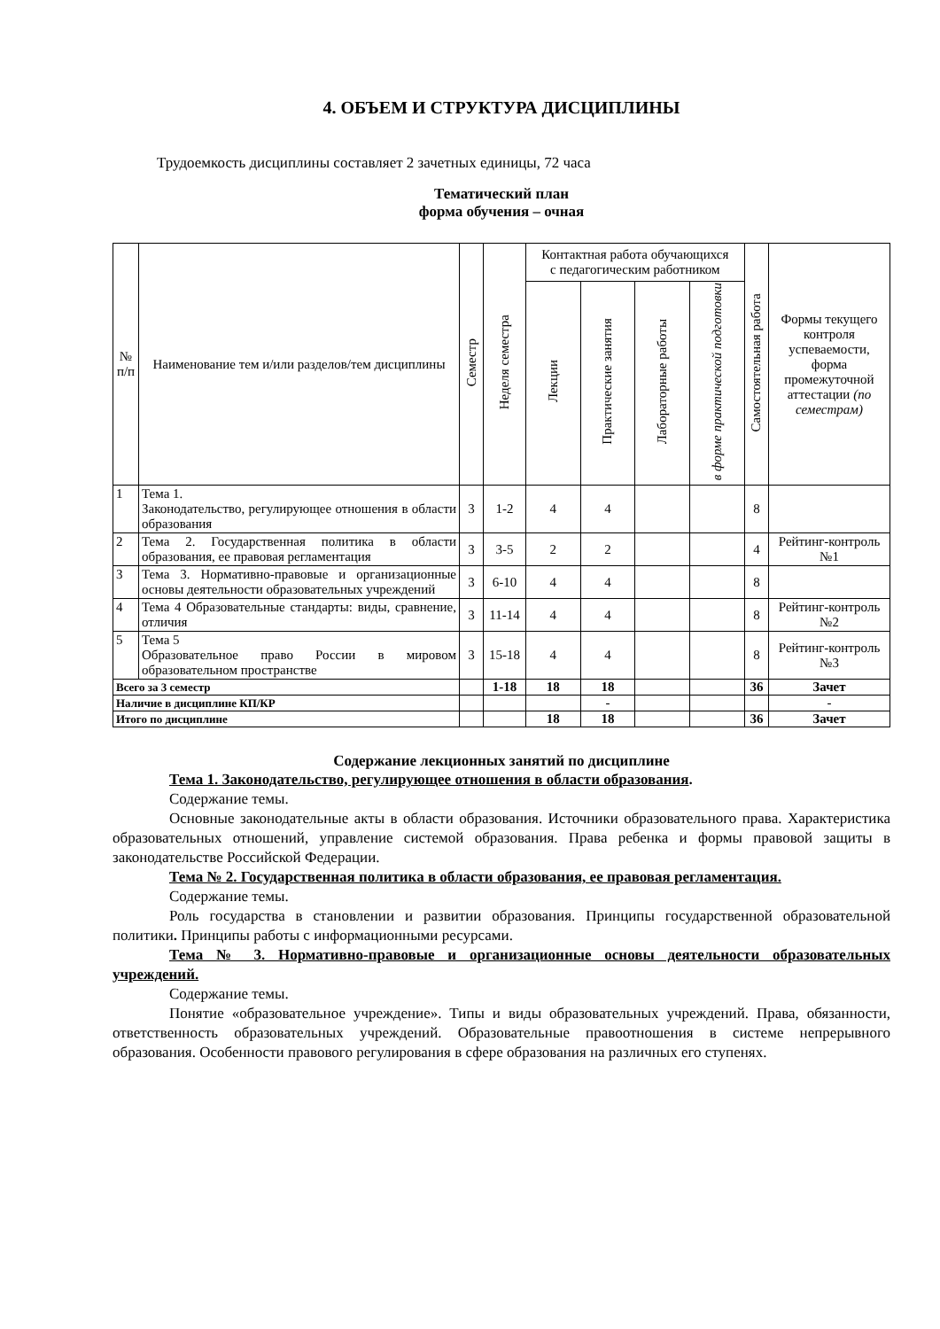4. ОБЪЕМ И СТРУКТУРА ДИСЦИПЛИНЫ
Трудоемкость дисциплины составляет 2 зачетных единицы, 72 часа
Тематический план
форма обучения – очная
| № п/п | Наименование тем и/или разделов/тем дисциплины | Семестр | Неделя семестра | Контактная работа обучающихся с педагогическим работником | | | | Самостоятельная работа | Формы текущего контроля успеваемости, форма промежуточной аттестации (по семестрам) |
| --- | --- | --- | --- | --- | --- | --- | --- | --- | --- |
| | | | | Лекции | Практические занятия | Лабораторные работы | в форме практической подготовки | | |
| 1 | Тема 1. Законодательство, регулирующее отношения в области образования | 3 | 1-2 | 4 | 4 | | | 8 | |
| 2 | Тема 2. Государственная политика в области образования, ее правовая регламентация | 3 | 3-5 | 2 | 2 | | | 4 | Рейтинг-контроль №1 |
| 3 | Тема 3. Нормативно-правовые и организационные основы деятельности образовательных учреждений | 3 | 6-10 | 4 | 4 | | | 8 | |
| 4 | Тема 4 Образовательные стандарты: виды, сравнение, отличия | 3 | 11-14 | 4 | 4 | | | 8 | Рейтинг-контроль №2 |
| 5 | Тема 5 Образовательное право России в мировом образовательном пространстве | 3 | 15-18 | 4 | 4 | | | 8 | Рейтинг-контроль №3 |
| Всего за 3 семестр | | | 1-18 | 18 | 18 | | | 36 | Зачет |
| Наличие в дисциплине КП/КР | | | | | - | | | | - |
| Итого по дисциплине | | | | 18 | 18 | | | 36 | Зачет |
Содержание лекционных занятий по дисциплине
Тема 1. Законодательство, регулирующее отношения в области образования.
Содержание темы.
Основные законодательные акты в области образования. Источники образовательного права. Характеристика образовательных отношений, управление системой образования. Права ребенка и формы правовой защиты в законодательстве Российской Федерации.
Тема № 2. Государственная политика в области образования, ее правовая регламентация.
Содержание темы.
Роль государства в становлении и развитии образования. Принципы государственной образовательной политики. Принципы работы с информационными ресурсами.
Тема № 3. Нормативно-правовые и организационные основы деятельности образовательных учреждений.
Содержание темы.
Понятие «образовательное учреждение». Типы и виды образовательных учреждений. Права, обязанности, ответственность образовательных учреждений. Образовательные правоотношения в системе непрерывного образования. Особенности правового регулирования в сфере образования на различных его ступенях.